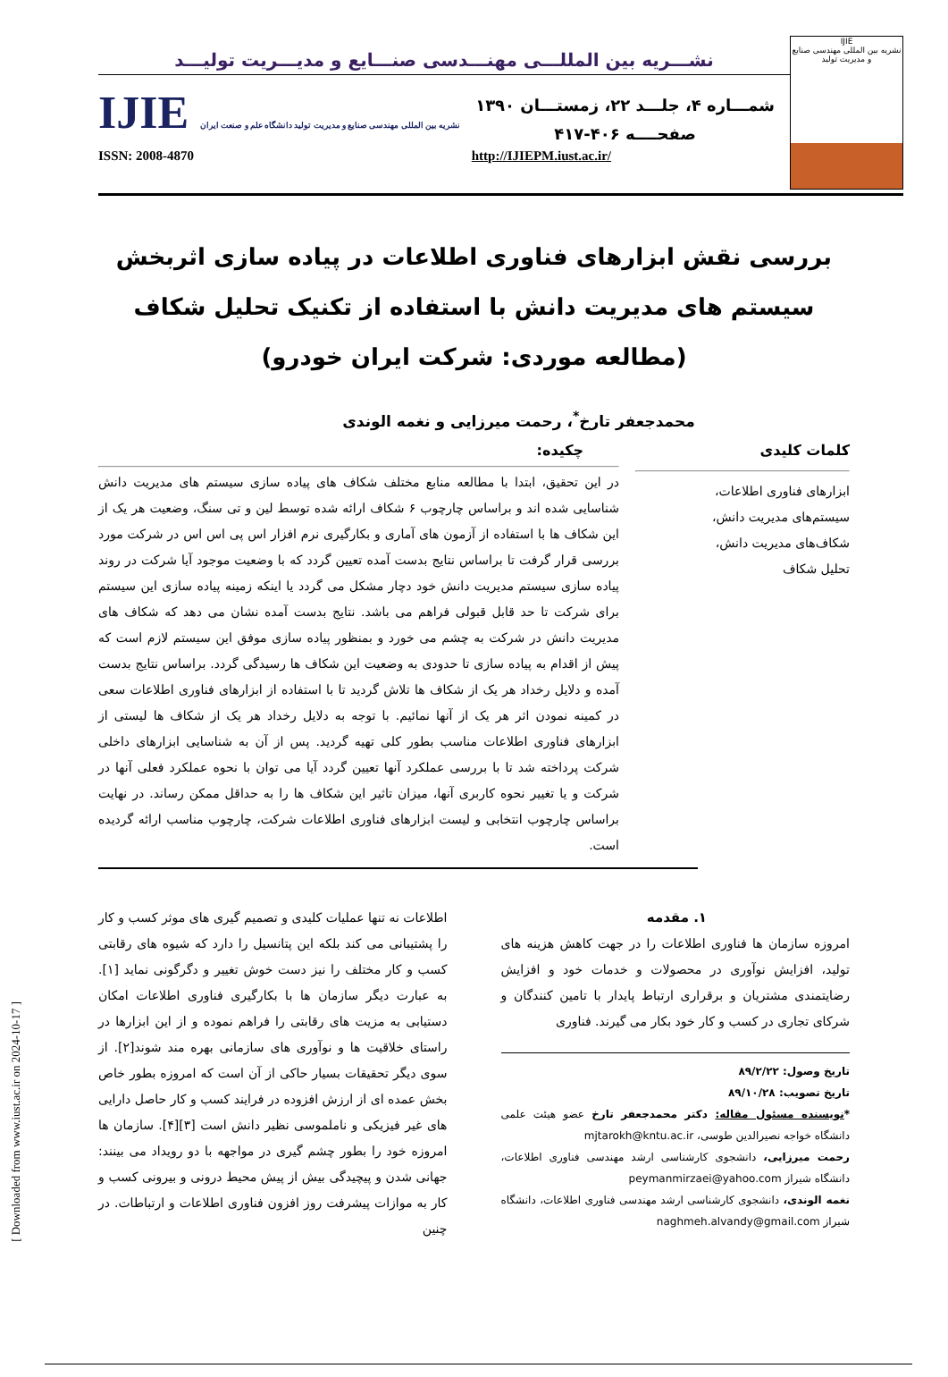[ Downloaded from www.iust.ac.ir on 2024-10-17 ]
IJIE
نشریه بین المللی مهندسی صنایع و مدیریت تولید
نشـــریه بین المللـــی مهنـــدسی صنـــایع و مدیـــریت تولیـــد
شمـــاره ۴، جلـــد ۲۲، زمستـــان ۱۳۹۰
صفحــــه ۴۰۶-۴۱۷
IJIE نشریه بین المللی مهندسی صنایع و مدیریت تولید دانشگاه علم و صنعت ایران
ISSN: 2008-4870 http://IJIEPM.iust.ac.ir/
بررسی نقش ابزارهای فناوری اطلاعات در پیاده سازی اثربخش سیستم های مدیریت دانش با استفاده از تکنیک تحلیل شکاف
(مطالعه موردی: شرکت ایران خودرو)
محمدجعفر تارخ<sup>*</sup>، رحمت میرزایی و نغمه الوندی
کلمات کلیدی
ابزارهای فناوری اطلاعات،
سیستم‌های مدیریت دانش،
شکاف‌های مدیریت دانش،
تحلیل شکاف
چکیده:
در این تحقیق، ابتدا با مطالعه منابع مختلف شکاف های پیاده سازی سیستم های مدیریت دانش شناسایی شده اند و براساس چارچوب ۶ شکاف ارائه شده توسط لین و تی سنگ، وضعیت هر یک از این شکاف ها با استفاده از آزمون های آماری و بکارگیری نرم افزار اس پی اس اس در شرکت مورد بررسی قرار گرفت تا براساس نتایج بدست آمده تعیین گردد که با وضعیت موجود آیا شرکت در روند پیاده سازی سیستم مدیریت دانش خود دچار مشکل می گردد یا اینکه زمینه پیاده سازی این سیستم برای شرکت تا حد قابل قبولی فراهم می باشد. نتایج بدست آمده نشان می دهد که شکاف های مدیریت دانش در شرکت به چشم می خورد و بمنظور پیاده سازی موفق این سیستم لازم است که پیش از اقدام به پیاده سازی تا حدودی به وضعیت این شکاف ها رسیدگی گردد. براساس نتایج بدست آمده و دلایل رخداد هر یک از شکاف ها تلاش گردید تا با استفاده از ابزارهای فناوری اطلاعات سعی در کمینه نمودن اثر هر یک از آنها نمائیم. با توجه به دلایل رخداد هر یک از شکاف ها لیستی از ابزارهای فناوری اطلاعات مناسب بطور کلی تهیه گردید. پس از آن به شناسایی ابزارهای داخلی شرکت پرداخته شد تا با بررسی عملکرد آنها تعیین گردد آیا می توان با نحوه عملکرد فعلی آنها در شرکت و یا تغییر نحوه کاربری آنها، میزان تاثیر این شکاف ها را به حداقل ممکن رساند. در نهایت براساس چارچوب انتخابی و لیست ابزارهای فناوری اطلاعات شرکت، چارچوب مناسب ارائه گردیده است.
۱. مقدمه
امروزه سازمان ها فناوری اطلاعات را در جهت کاهش هزینه های تولید، افزایش نوآوری در محصولات و خدمات خود و افزایش رضایتمندی مشتریان و برقراری ارتباط پایدار با تامین کنندگان و شرکای تجاری در کسب و کار خود بکار می گیرند. فناوری
تاریخ وصول: ۸۹/۲/۲۲
تاریخ تصویب: ۸۹/۱۰/۲۸
*نویسنده مسئول مقاله: دکتر محمدجعفر تارخ عضو هیئت علمی دانشگاه خواجه نصیرالدین طوسی، mjtarokh@kntu.ac.ir
رحمت میرزایی، دانشجوی کارشناسی ارشد مهندسی فناوری اطلاعات، دانشگاه شیراز peymanmirzaei@yahoo.com
نغمه الوندی، دانشجوی کارشناسی ارشد مهندسی فناوری اطلاعات، دانشگاه شیراز naghmeh.alvandy@gmail.com
اطلاعات نه تنها عملیات کلیدی و تصمیم گیری های موثر کسب و کار را پشتیبانی می کند بلکه این پتانسیل را دارد که شیوه های رقابتی کسب و کار مختلف را نیز دست خوش تغییر و دگرگونی نماید [۱]. به عبارت دیگر سازمان ها با بکارگیری فناوری اطلاعات امکان دستیابی به مزیت های رقابتی را فراهم نموده و از این ابزارها در راستای خلاقیت ها و نوآوری های سازمانی بهره مند شوند[۲]. از سوی دیگر تحقیقات بسیار حاکی از آن است که امروزه بطور خاص بخش عمده ای از ارزش افزوده در فرایند کسب و کار حاصل دارایی های غیر فیزیکی و ناملموسی نظیر دانش است [۳][۴]. سازمان ها امروزه خود را بطور چشم گیری در مواجهه با دو رویداد می بینند: جهانی شدن و پیچیدگی بیش از پیش محیط درونی و بیرونی کسب و کار به موازات پیشرفت روز افزون فناوری اطلاعات و ارتباطات. در چنین